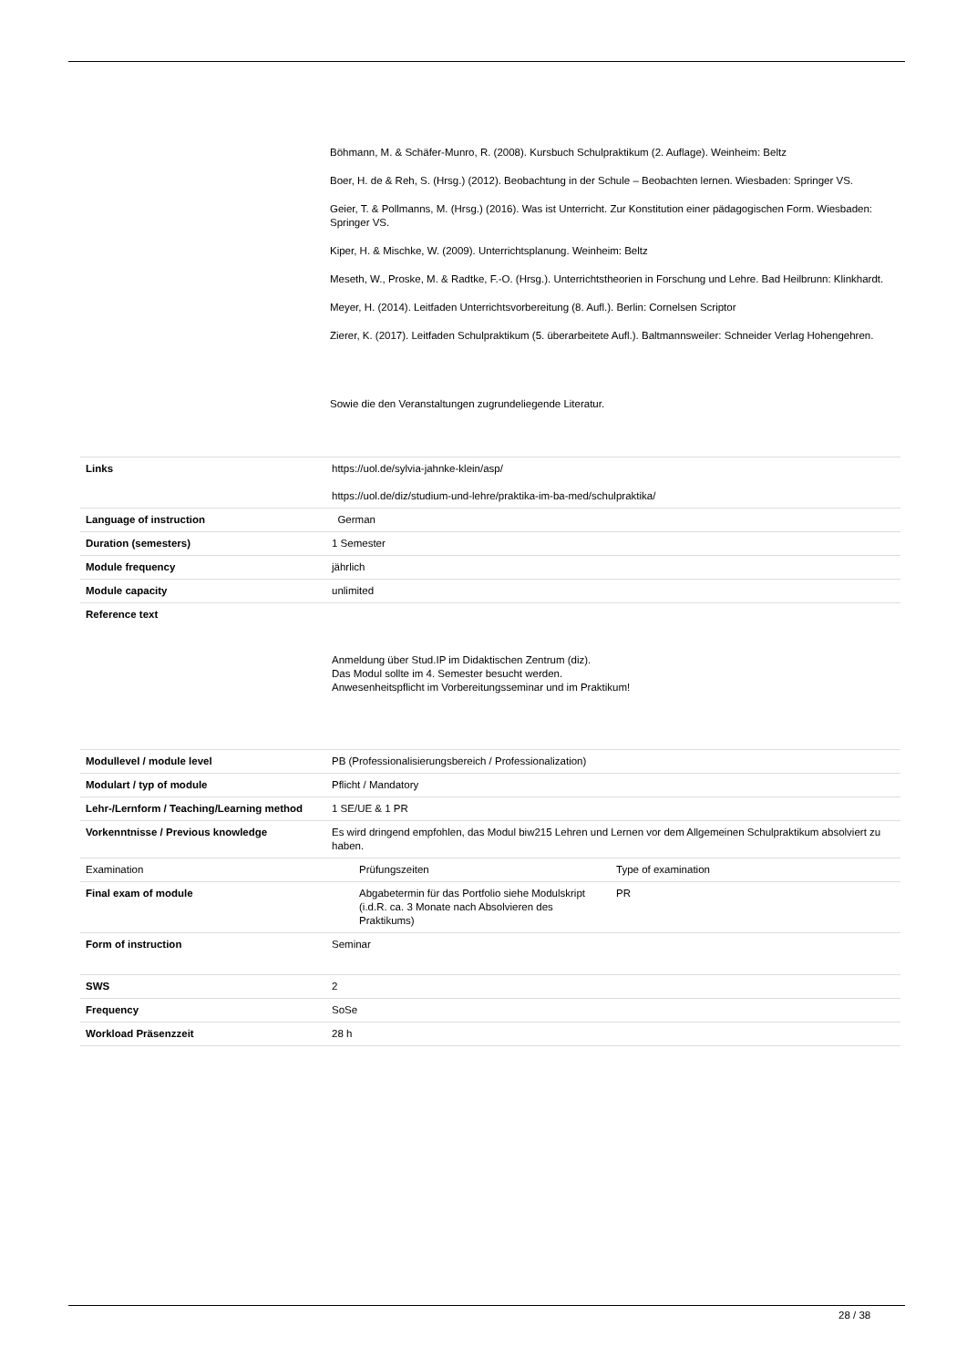Böhmann, M. & Schäfer-Munro, R. (2008). Kursbuch Schulpraktikum (2. Auflage). Weinheim: Beltz
Boer, H. de & Reh, S. (Hrsg.) (2012). Beobachtung in der Schule – Beobachten lernen. Wiesbaden: Springer VS.
Geier, T. & Pollmanns, M. (Hrsg.) (2016). Was ist Unterricht. Zur Konstitution einer pädagogischen Form. Wiesbaden: Springer VS.
Kiper, H. & Mischke, W. (2009). Unterrichtsplanung. Weinheim: Beltz
Meseth, W., Proske, M. & Radtke, F.-O. (Hrsg.). Unterrichtstheorien in Forschung und Lehre. Bad Heilbrunn: Klinkhardt.
Meyer, H. (2014). Leitfaden Unterrichtsvorbereitung (8. Aufl.). Berlin: Cornelsen Scriptor
Zierer, K. (2017). Leitfaden Schulpraktikum (5. überarbeitete Aufl.). Baltmannsweiler: Schneider Verlag Hohengehren.
Sowie die den Veranstaltungen zugrundeliegende Literatur.
| Links | https://uol.de/sylvia-jahnke-klein/asp/ https://uol.de/diz/studium-und-lehre/praktika-im-ba-med/schulpraktika/ |
| Language of instruction | German |
| Duration (semesters) | 1 Semester |
| Module frequency | jährlich |
| Module capacity | unlimited |
| Reference text | Anmeldung über Stud.IP im Didaktischen Zentrum (diz). Das Modul sollte im 4. Semester besucht werden. Anwesenheitspflicht im Vorbereitungsseminar und im Praktikum! |
| Modullevel / module level | PB (Professionalisierungsbereich / Professionalization) | |
| Modulart / typ of module | Pflicht / Mandatory | |
| Lehr-/Lernform / Teaching/Learning method | 1 SE/UE & 1 PR | |
| Vorkenntnisse / Previous knowledge | Es wird dringend empfohlen, das Modul biw215 Lehren und Lernen vor dem Allgemeinen Schulpraktikum absolviert zu haben. | |
| Examination | Prüfungszeiten | Type of examination |
| Final exam of module | Abgabetermin für das Portfolio siehe Modulskript (i.d.R. ca. 3 Monate nach Absolvieren des Praktikums) | PR |
| Form of instruction | Seminar | |
| SWS | 2 | |
| Frequency | SoSe | |
| Workload Präsenzzeit | 28 h | |
28 / 38